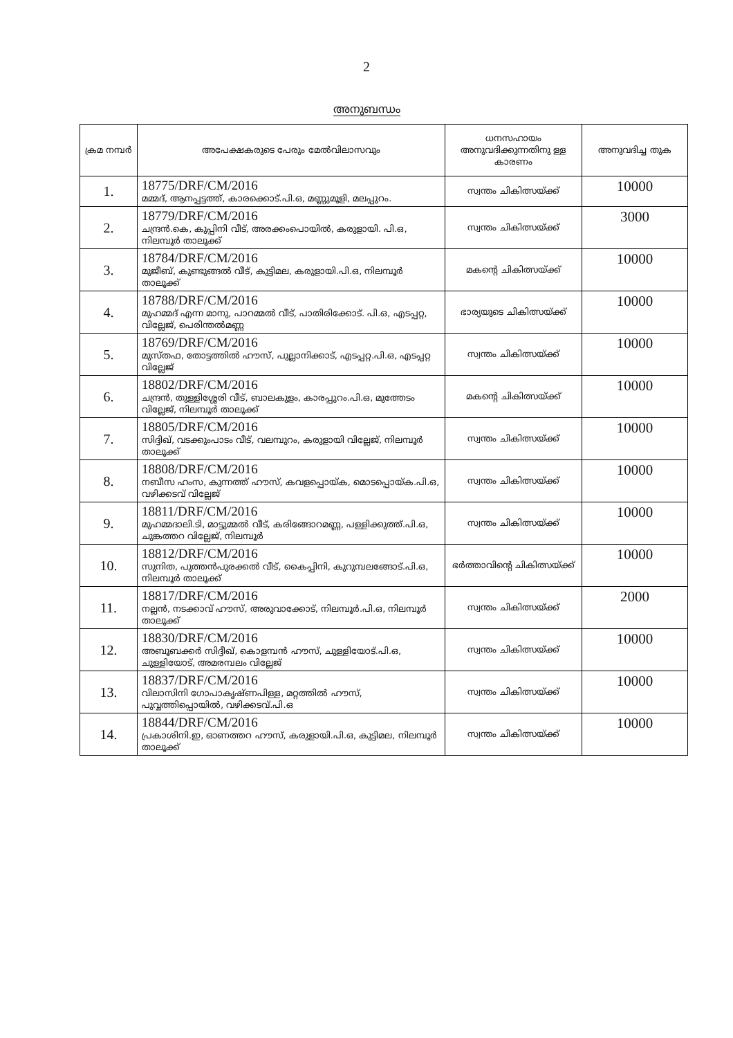2
അനുബന്ധം
| ക്രമ നമ്പർ | അപേക്ഷകരുടെ പേരും മേൽവിലാസവും | ധനസഹായം അനുവദിക്കുന്നതിനു ള്ള കാരണം | അനുവദിച്ച തുക |
| --- | --- | --- | --- |
| 1. | 18775/DRF/CM/2016 മമ്മദ്, ആനപ്പട്ടത്ത്, കാരക്കൊട്.പി.ഒ, മണ്ണുമൂളി, മലപ്പുറം. | സ്വന്തം ചികിത്സയ്ക്ക് | 10000 |
| 2. | 18779/DRF/CM/2016 ചന്ദ്രൻ.കെ, കുപ്പിനി വീട്, അരക്കംപൊയിൽ, കരുളായി. പി.ഒ, നിലമ്പൂർ താലൂക്ക് | സ്വന്തം ചികിത്സയ്ക്ക് | 3000 |
| 3. | 18784/DRF/CM/2016 മുജീബ്, കുണ്ടുങ്ങൽ വീട്, കുട്ടിമല, കരുളായി.പി.ഒ, നിലമ്പൂർ താലൂക്ക് | മകന്റെ ചികിത്സയ്ക്ക് | 10000 |
| 4. | 18788/DRF/CM/2016 മുഹമ്മദ് എന്ന മാനു, പാറമ്മൽ വീട്, പാതിരിക്കോട്. പി.ഒ, എടപ്പറ്റ, വില്ലേജ്, പെരിന്തൽമണ്ണ | ഭാര്യയുടെ ചികിത്സയ്ക്ക് | 10000 |
| 5. | 18769/DRF/CM/2016 മുസ്തഫ, തോട്ടത്തിൽ ഹൗസ്, പുല്ലാനിക്കാട്, എടപ്പറ്റ.പി.ഒ, എടപ്പറ്റ വില്ലേജ് | സ്വന്തം ചികിത്സയ്ക്ക് | 10000 |
| 6. | 18802/DRF/CM/2016 ചന്ദ്രൻ, തുള്ളിശ്ശേരി വീട്, ബാലകുളം, കാരപ്പുറം.പി.ഒ, മുത്തേടം വില്ലേജ്, നിലമ്പൂർ താലൂക്ക് | മകന്റെ ചികിത്സയ്ക്ക് | 10000 |
| 7. | 18805/DRF/CM/2016 സിദ്ദിഖ്, വടക്കുംപാടം വീട്, വലമ്പുറം, കരുളായി വില്ലേജ്, നിലമ്പൂർ താലൂക്ക് | സ്വന്തം ചികിത്സയ്ക്ക് | 10000 |
| 8. | 18808/DRF/CM/2016 നബീസ ഹംസ, കുന്നത്ത് ഹൗസ്, കവളപ്പൊയ്ക, മൊടപ്പൊയ്ക.പി.ഒ, വഴിക്കടവ് വില്ലേജ് | സ്വന്തം ചികിത്സയ്ക്ക് | 10000 |
| 9. | 18811/DRF/CM/2016 മുഹമ്മദാലി.ടി, മാട്ടുമ്മൽ വീട്, കരിങ്ങോറമണ്ണ, പള്ളിക്കുത്ത്.പി.ഒ, ചുങ്കത്തറ വില്ലേജ്, നിലമ്പൂർ | സ്വന്തം ചികിത്സയ്ക്ക് | 10000 |
| 10. | 18812/DRF/CM/2016 സുനിത, പുത്തൻപുരക്കൽ വീട്, കൈപ്പിനി, കുറുമ്പലങ്ങോട്.പി.ഒ, നിലമ്പൂർ താലൂക്ക് | ഭർത്താവിന്റെ ചികിത്സയ്ക്ക് | 10000 |
| 11. | 18817/DRF/CM/2016 നല്ലൻ, നടക്കാവ് ഹൗസ്, അരുവാക്കോട്, നിലമ്പൂർ.പി.ഒ, നിലമ്പൂർ താലൂക്ക് | സ്വന്തം ചികിത്സയ്ക്ക് | 2000 |
| 12. | 18830/DRF/CM/2016 അബൂബക്കർ സിദ്ദീഖ്, കൊളമ്പൻ ഹൗസ്, ചുള്ളിയോട്.പി.ഒ, ചുള്ളിയോട്, അമരമ്പലം വില്ലേജ് | സ്വന്തം ചികിത്സയ്ക്ക് | 10000 |
| 13. | 18837/DRF/CM/2016 വിലാസിനി ഗോപാകൃഷ്ണപിള്ള, മറ്റത്തിൽ ഹൗസ്, പുവ്വത്തിപ്പൊയിൽ, വഴിക്കടവ്.പി.ഒ | സ്വന്തം ചികിത്സയ്ക്ക് | 10000 |
| 14. | 18844/DRF/CM/2016 പ്രകാശിനി.ഇ, ഓണത്തറ ഹൗസ്, കരുളായി.പി.ഒ, കുട്ടിമല, നിലമ്പൂർ താലൂക്ക് | സ്വന്തം ചികിത്സയ്ക്ക് | 10000 |